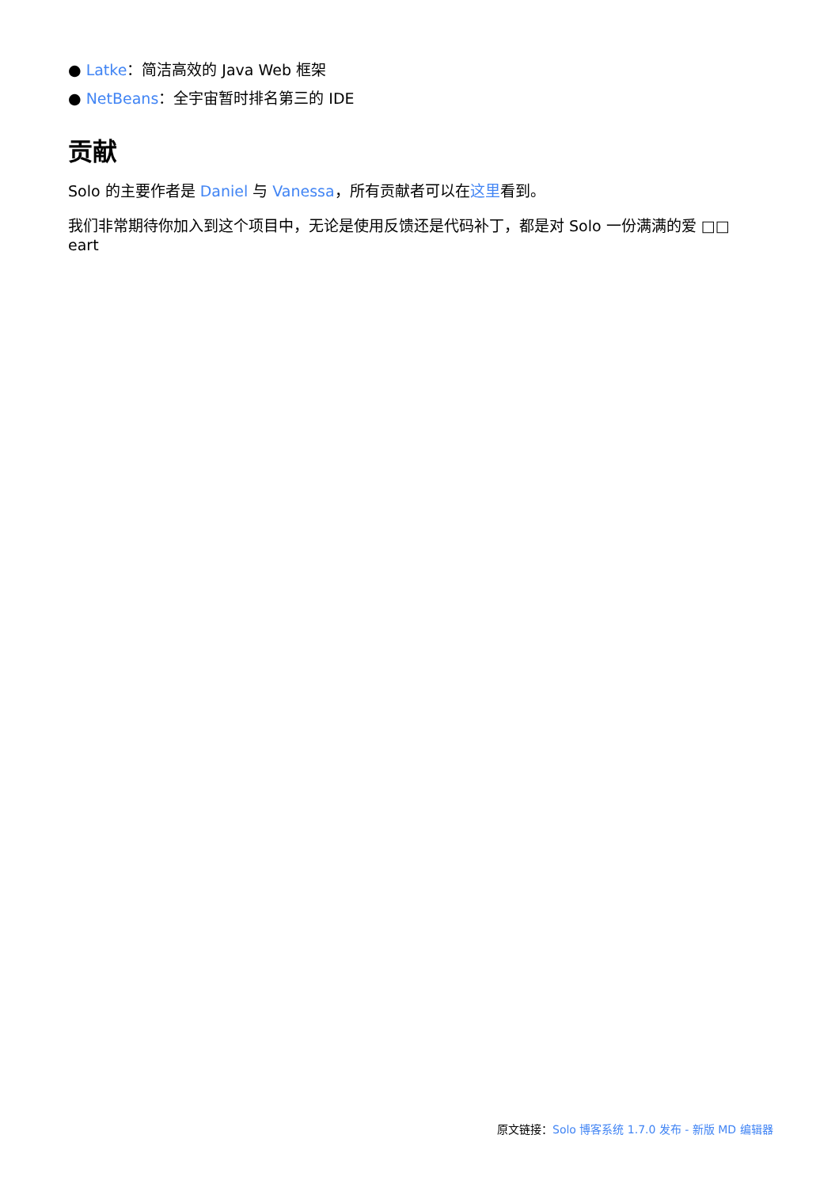● Latke：简洁高效的 Java Web 框架
● NetBeans：全宇宙暂时排名第三的 IDE
贡献
Solo 的主要作者是 Daniel 与 Vanessa，所有贡献者可以在这里看到。
我们非常期待你加入到这个项目中，无论是使用反馈还是代码补丁，都是对 Solo 一份满满的爱 □□ eart
原文链接：Solo 博客系统 1.7.0 发布 - 新版 MD 编辑器